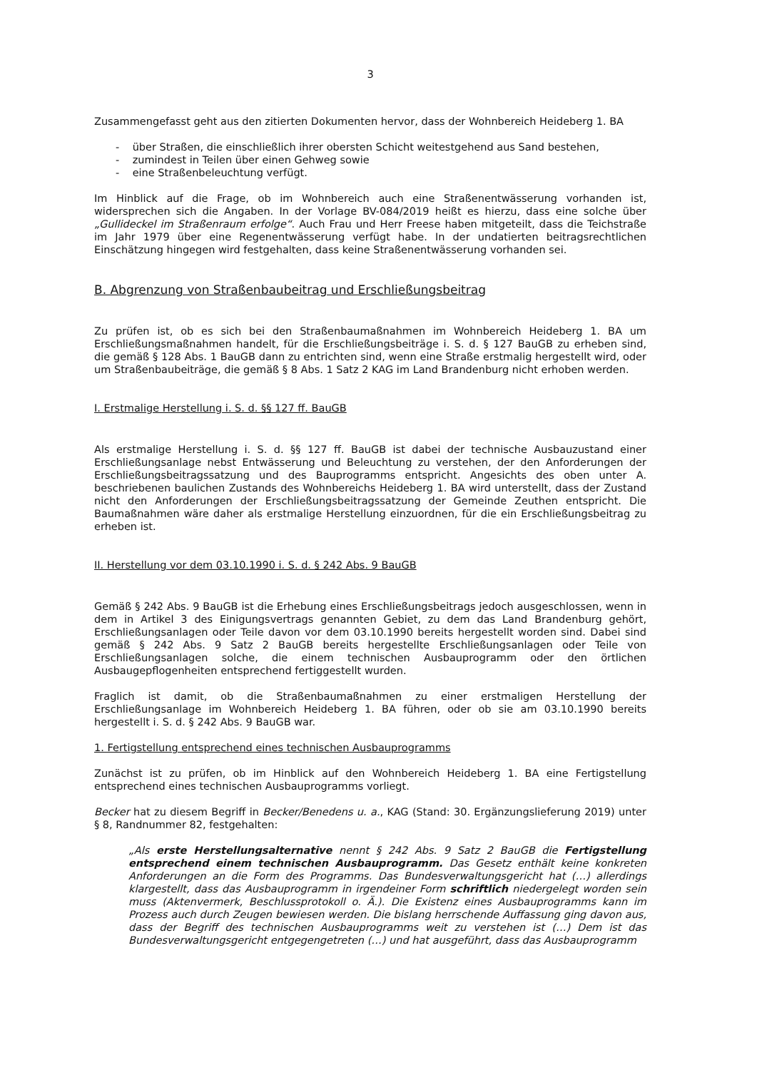3
Zusammengefasst geht aus den zitierten Dokumenten hervor, dass der Wohnbereich Heideberg 1. BA
- über Straßen, die einschließlich ihrer obersten Schicht weitestgehend aus Sand bestehen,
- zumindest in Teilen über einen Gehweg sowie
- eine Straßenbeleuchtung verfügt.
Im Hinblick auf die Frage, ob im Wohnbereich auch eine Straßenentwässerung vorhanden ist, widersprechen sich die Angaben. In der Vorlage BV-084/2019 heißt es hierzu, dass eine solche über „Gullideckel im Straßenraum erfolge“. Auch Frau und Herr Freese haben mitgeteilt, dass die Teichstraße im Jahr 1979 über eine Regenentwässerung verfügt habe. In der undatierten beitragsrechtlichen Einschätzung hingegen wird festgehalten, dass keine Straßenentwässerung vorhanden sei.
B. Abgrenzung von Straßenbaubeitrag und Erschließungsbeitrag
Zu prüfen ist, ob es sich bei den Straßenbaumaßnahmen im Wohnbereich Heideberg 1. BA um Erschließungsmaßnahmen handelt, für die Erschließungsbeiträge i. S. d. § 127 BauGB zu erheben sind, die gemäß § 128 Abs. 1 BauGB dann zu entrichten sind, wenn eine Straße erstmalig hergestellt wird, oder um Straßenbaubeiträge, die gemäß § 8 Abs. 1 Satz 2 KAG im Land Brandenburg nicht erhoben werden.
I. Erstmalige Herstellung i. S. d. §§ 127 ff. BauGB
Als erstmalige Herstellung i. S. d. §§ 127 ff. BauGB ist dabei der technische Ausbauzustand einer Erschließungsanlage nebst Entwässerung und Beleuchtung zu verstehen, der den Anforderungen der Erschließungsbeitragssatzung und des Bauprogramms entspricht. Angesichts des oben unter A. beschriebenen baulichen Zustands des Wohnbereichs Heideberg 1. BA wird unterstellt, dass der Zustand nicht den Anforderungen der Erschließungsbeitragssatzung der Gemeinde Zeuthen entspricht. Die Baumaßnahmen wäre daher als erstmalige Herstellung einzuordnen, für die ein Erschließungsbeitrag zu erheben ist.
II. Herstellung vor dem 03.10.1990 i. S. d. § 242 Abs. 9 BauGB
Gemäß § 242 Abs. 9 BauGB ist die Erhebung eines Erschließungsbeitrags jedoch ausgeschlossen, wenn in dem in Artikel 3 des Einigungsvertrags genannten Gebiet, zu dem das Land Brandenburg gehört, Erschließungsanlagen oder Teile davon vor dem 03.10.1990 bereits hergestellt worden sind. Dabei sind gemäß § 242 Abs. 9 Satz 2 BauGB bereits hergestellte Erschließungsanlagen oder Teile von Erschließungsanlagen solche, die einem technischen Ausbauprogramm oder den örtlichen Ausbaugepflogenheiten entsprechend fertiggestellt wurden.
Fraglich ist damit, ob die Straßenbaumaßnahmen zu einer erstmaligen Herstellung der Erschließungsanlage im Wohnbereich Heideberg 1. BA führen, oder ob sie am 03.10.1990 bereits hergestellt i. S. d. § 242 Abs. 9 BauGB war.
1. Fertigstellung entsprechend eines technischen Ausbauprogramms
Zunächst ist zu prüfen, ob im Hinblick auf den Wohnbereich Heideberg 1. BA eine Fertigstellung entsprechend eines technischen Ausbauprogramms vorliegt.
Becker hat zu diesem Begriff in Becker/Benedens u. a., KAG (Stand: 30. Ergänzungslieferung 2019) unter § 8, Randnummer 82, festgehalten:
„Als erste Herstellungsalternative nennt § 242 Abs. 9 Satz 2 BauGB die Fertigstellung entsprechend einem technischen Ausbauprogramm. Das Gesetz enthält keine konkreten Anforderungen an die Form des Programms. Das Bundesverwaltungsgericht hat (…) allerdings klargestellt, dass das Ausbauprogramm in irgendeiner Form schriftlich niedergelegt worden sein muss (Aktenvermerk, Beschlussprotokoll o. Ä.). Die Existenz eines Ausbauprogramms kann im Prozess auch durch Zeugen bewiesen werden. Die bislang herrschende Auffassung ging davon aus, dass der Begriff des technischen Ausbauprogramms weit zu verstehen ist (…) Dem ist das Bundesverwaltungsgericht entgegengetreten (…) und hat ausgeführt, dass das Ausbauprogramm